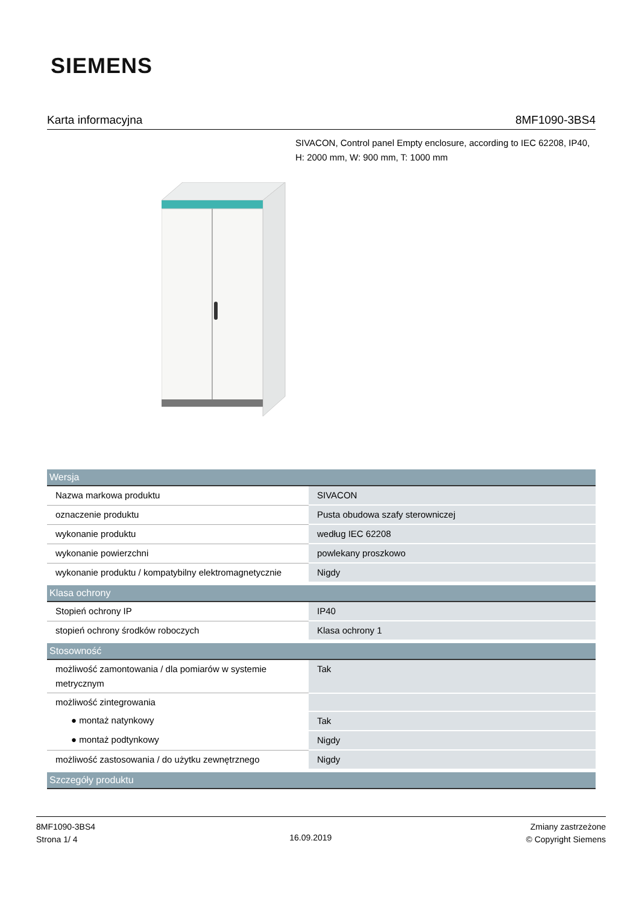SIEMENS
Karta informacyjna 8MF1090-3BS4
SIVACON, Control panel Empty enclosure, according to IEC 62208, IP40, H: 2000 mm, W: 900 mm, T: 1000 mm
| Wersja | |
| --- | --- |
| Nazwa markowa produktu | SIVACON |
| oznaczenie produktu | Pusta obudowa szafy sterowniczej |
| wykonanie produktu | według IEC 62208 |
| wykonanie powierzchni | powlekany proszkowo |
| wykonanie produktu / kompatybilny elektromagnetycznie | Nigdy |
| Klasa ochrony | |
| Stopień ochrony IP | IP40 |
| stopień ochrony środków roboczych | Klasa ochrony 1 |
| Stosowność | |
| możliwość zamontowania / dla pomiarów w systemie metrycznym | Tak |
| możliwość zintegrowania | |
| ● montaż natynkowy | Tak |
| ● montaż podtynkowy | Nigdy |
| możliwość zastosowania / do użytku zewnętrznego | Nigdy |
| Szczegóły produktu | |
8MF1090-3BS4
Strona 1/ 4
16.09.2019
Zmiany zastrzeżone
© Copyright Siemens